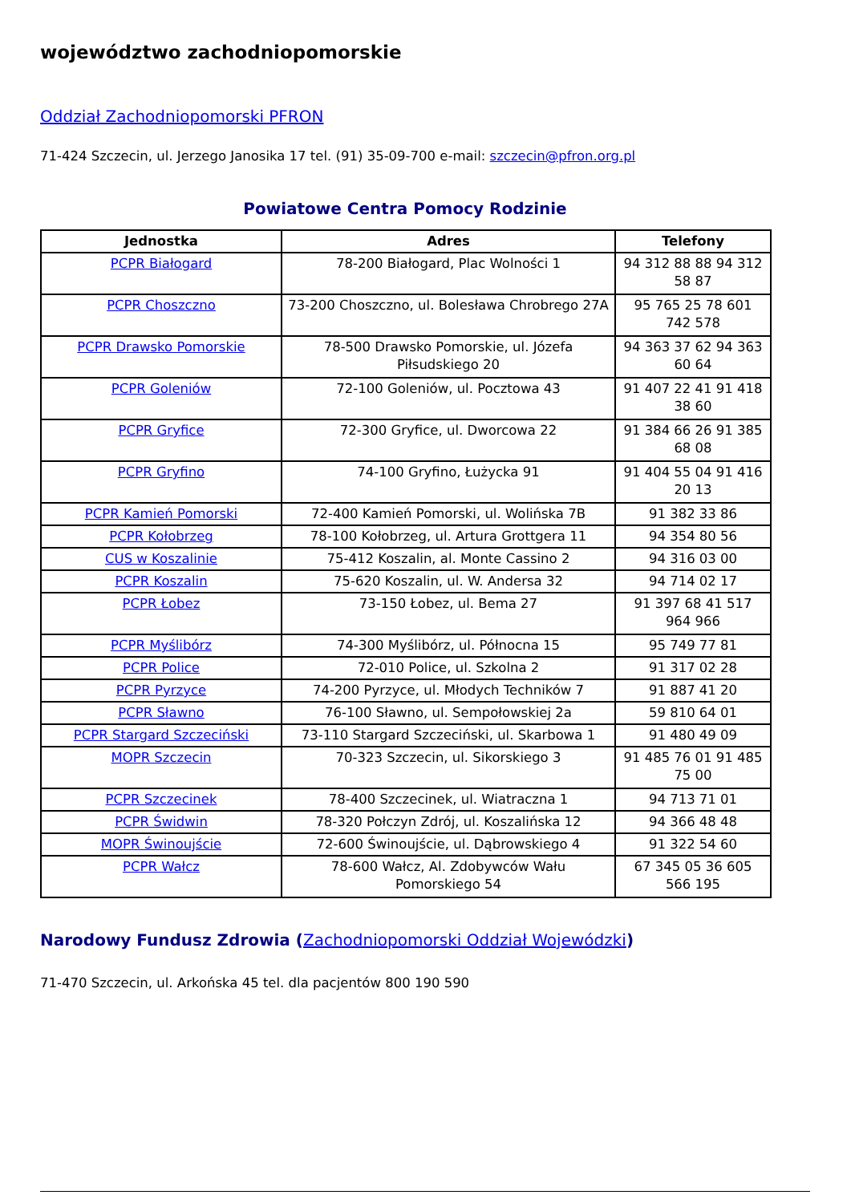województwo zachodniopomorskie
Oddział Zachodniopomorski PFRON
71-424 Szczecin, ul. Jerzego Janosika 17 tel. (91) 35-09-700 e-mail: szczecin@pfron.org.pl
Powiatowe Centra Pomocy Rodzinie
| Jednostka | Adres | Telefony |
| --- | --- | --- |
| PCPR Białogard | 78-200 Białogard, Plac Wolności 1 | 94 312 88 88 94 312 58 87 |
| PCPR Choszczno | 73-200 Choszczno, ul. Bolesława Chrobrego 27A | 95 765 25 78 601 742 578 |
| PCPR Drawsko Pomorskie | 78-500 Drawsko Pomorskie, ul. Józefa Piłsudskiego 20 | 94 363 37 62 94 363 60 64 |
| PCPR Goleniów | 72-100 Goleniów, ul. Pocztowa 43 | 91 407 22 41 91 418 38 60 |
| PCPR Gryfice | 72-300 Gryfice, ul. Dworcowa 22 | 91 384 66 26 91 385 68 08 |
| PCPR Gryfino | 74-100 Gryfino, Łużycka 91 | 91 404 55 04 91 416 20 13 |
| PCPR Kamień Pomorski | 72-400 Kamień Pomorski, ul. Wolińska 7B | 91 382 33 86 |
| PCPR Kołobrzeg | 78-100 Kołobrzeg, ul. Artura Grottgera 11 | 94 354 80 56 |
| CUS w Koszalinie | 75-412 Koszalin, al. Monte Cassino 2 | 94 316 03 00 |
| PCPR Koszalin | 75-620 Koszalin, ul. W. Andersa 32 | 94 714 02 17 |
| PCPR Łobez | 73-150 Łobez, ul. Bema 27 | 91 397 68 41 517 964 966 |
| PCPR Myślibórz | 74-300 Myślibórz, ul. Północna 15 | 95 749 77 81 |
| PCPR Police | 72-010 Police, ul. Szkolna 2 | 91 317 02 28 |
| PCPR Pyrzyce | 74-200 Pyrzyce, ul. Młodych Techników 7 | 91 887 41 20 |
| PCPR Sławno | 76-100 Sławno, ul. Sempołowskiej 2a | 59 810 64 01 |
| PCPR Stargard Szczeciński | 73-110 Stargard Szczeciński, ul. Skarbowa 1 | 91 480 49 09 |
| MOPR Szczecin | 70-323 Szczecin, ul. Sikorskiego 3 | 91 485 76 01 91 485 75 00 |
| PCPR Szczecinek | 78-400 Szczecinek, ul. Wiatraczna 1 | 94 713 71 01 |
| PCPR Świdwin | 78-320 Połczyn Zdrój, ul. Koszalińska 12 | 94 366 48 48 |
| MOPR Świnoujście | 72-600 Świnoujście, ul. Dąbrowskiego 4 | 91 322 54 60 |
| PCPR Wałcz | 78-600 Wałcz, Al. Zdobywców Wału Pomorskiego 54 | 67 345 05 36 605 566 195 |
Narodowy Fundusz Zdrowia (Zachodniopomorski Oddział Wojewódzki)
71-470 Szczecin, ul. Arkońska 45 tel. dla pacjentów 800 190 590